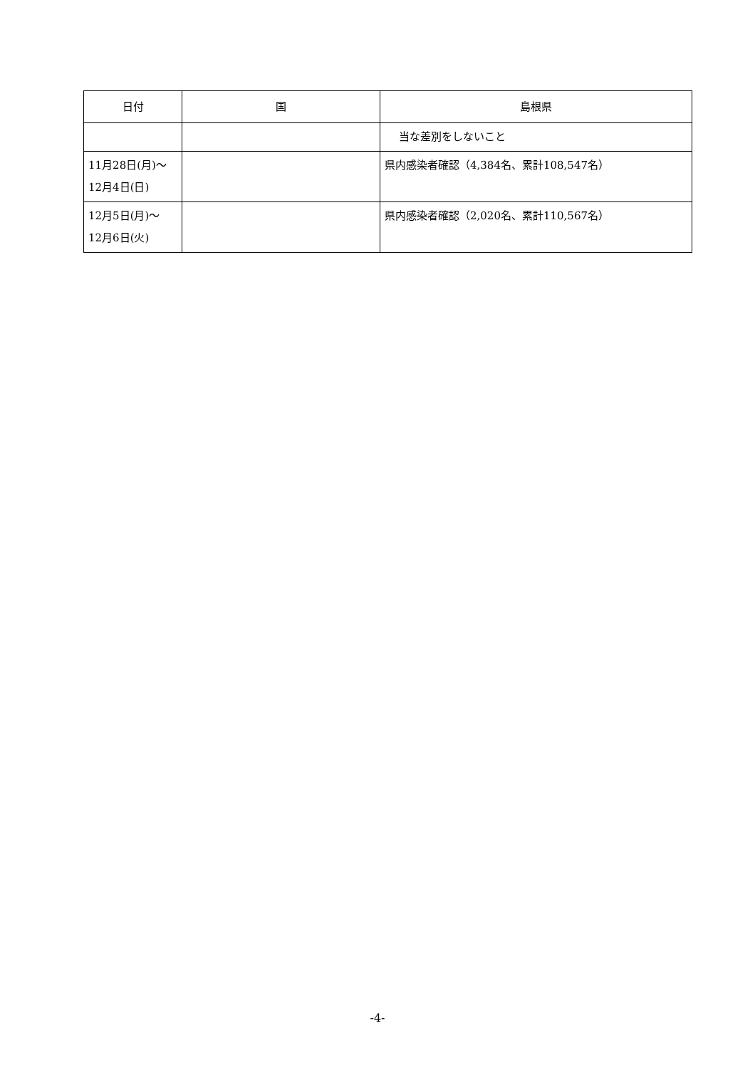| 日付 | 国 | 島根県 |
| --- | --- | --- |
| | | 当な差別をしないこと |
| 11月28日(月)～ 12月4日(日) | | 県内感染者確認（4,384名、累計108,547名） |
| 12月5日(月)～ 12月6日(火) | | 県内感染者確認（2,020名、累計110,567名） |
-4-